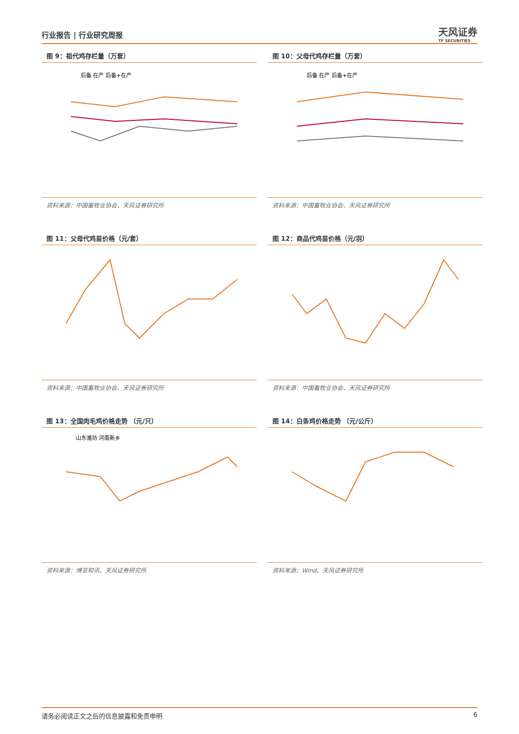行业报告 | 行业研究周报
天风证券
TF SECURITIES
图 9：祖代鸡存栏量（万套）
后备 在产 后备+在产
资料来源：中国畜牧业协会、天风证券研究所
图 10：父母代鸡存栏量（万套）
后备 在产 后备+在产
资料来源：中国畜牧业协会、天风证券研究所
图 11：父母代鸡苗价格（元/套）
资料来源：中国畜牧业协会、天风证券研究所
图 12：商品代鸡苗价格（元/羽）
资料来源：中国畜牧业协会、天风证券研究所
图 13：全国肉毛鸡价格走势 （元/只）
山东潍坊 河南新乡
资料来源：博亚和讯、天风证券研究所
图 14：白条鸡价格走势 （元/公斤）
资料来源：Wind、天风证券研究所
请务必阅读正文之后的信息披露和免责申明 6